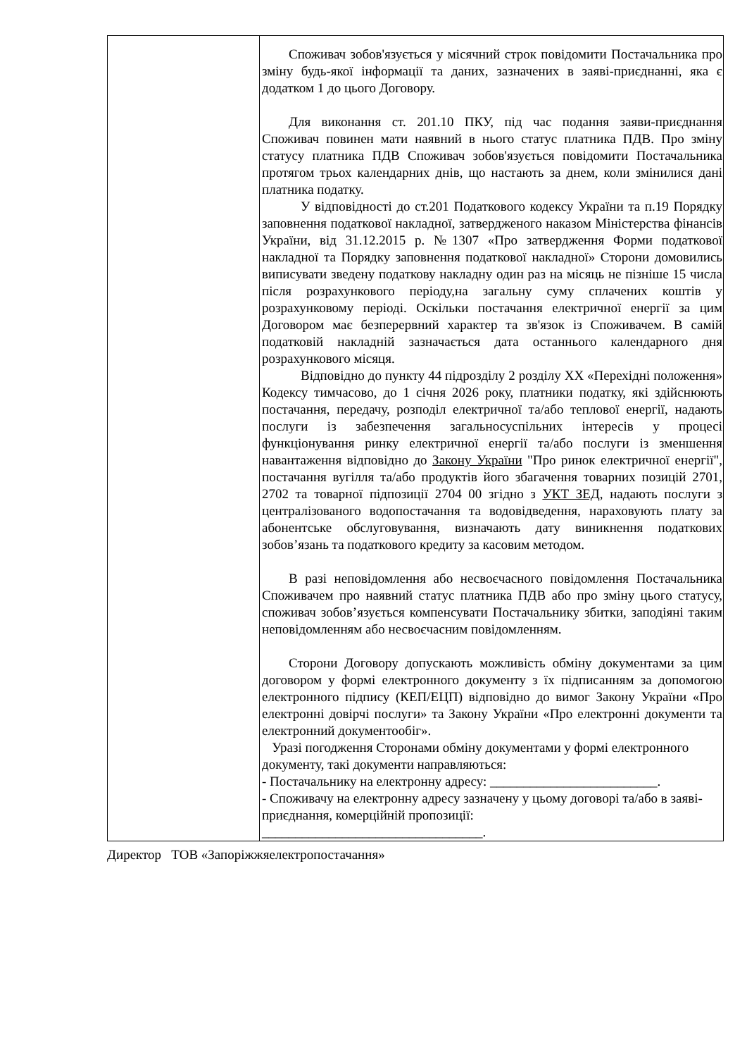| | Споживач зобов'язується у місячний строк повідомити Постачальника про зміну будь-якої інформації та даних, зазначених в заяві-приєднанні, яка є додатком 1 до цього Договору. Для виконання ст. 201.10 ПКУ, під час подання заяви-приєднання Споживач повинен мати наявний в нього статус платника ПДВ. Про зміну статусу платника ПДВ Споживач зобов'язується повідомити Постачальника протягом трьох календарних днів, що настають за днем, коли змінилися дані платника податку. У відповідності до ст.201 Податкового кодексу України та п.19 Порядку заповнення податкової накладної, затвердженого наказом Міністерства фінансів України, від 31.12.2015 р. №1307 «Про затвердження Форми податкової накладної та Порядку заповнення податкової накладної» Сторони домовились виписувати зведену податкову накладну один раз на місяць не пізніше 15 числа після розрахункового періоду,на загальну суму сплачених коштів у розрахунковому періоді. Оскільки постачання електричної енергії за цим Договором має безперервний характер та зв'язок із Споживачем. В самій податковій накладній зазначається дата останнього календарного дня розрахункового місяця. Відповідно до пункту 44 підрозділу 2 розділу XX «Перехідні положення» Кодексу тимчасово, до 1 січня 2026 року, платники податку, які здійснюють постачання, передачу, розподіл електричної та/або теплової енергії, надають послуги із забезпечення загальносуспільних інтересів у процесі функціонування ринку електричної енергії та/або послуги із зменшення навантаження відповідно до Закону України "Про ринок електричної енергії", постачання вугілля та/або продуктів його збагачення товарних позицій 2701, 2702 та товарної підпозиції 2704 00 згідно з УКТ ЗЕД , надають послуги з централізованого водопостачання та водовідведення, нараховують плату за абонентське обслуговування, визначають дату виникнення податкових зобов’язань та податкового кредиту за касовим методом. В разі неповідомлення або несвоєчасного повідомлення Постачальника Споживачем про наявний статус платника ПДВ або про зміну цього статусу, споживач зобов’язується компенсувати Постачальнику збитки, заподіяні таким неповідомленням або несвоєчасним повідомленням. Сторони Договору допускають можливість обміну документами за цим договором у формі електронного документу з їх підписанням за допомогою електронного підпису (КЕП/ЕЦП) відповідно до вимог Закону України «Про електронні довірчі послуги» та Закону України «Про електронні документи та електронний документообіг». Уразі погодження Сторонами обміну документами у формі електронного документу, такі документи направляються: - Постачальнику на електронну адресу: _________________________. - Споживачу на електронну адресу зазначену у цьому договорі та/або в заяві-приєднання, комерційній пропозиції: _________________________________. |
Директор ТОВ «Запоріжжяелектропостачання»